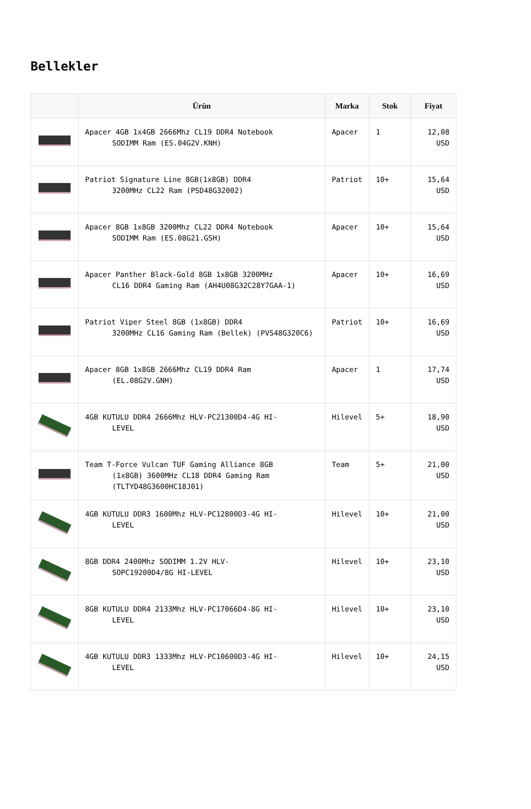Bellekler
| | Ürün | Marka | Stok | Fiyat |
| --- | --- | --- | --- | --- |
| | Apacer 4GB 1x4GB 2666Mhz CL19 DDR4 Notebook SODIMM Ram (ES.04G2V.KNH) | Apacer | 1 | 12,08 USD |
| | Patriot Signature Line 8GB(1x8GB) DDR4 3200MHz CL22 Ram (PSD48G32002) | Patriot | 10+ | 15,64 USD |
| | Apacer 8GB 1x8GB 3200Mhz CL22 DDR4 Notebook SODIMM Ram (ES.08G21.GSH) | Apacer | 10+ | 15,64 USD |
| | Apacer Panther Black-Gold 8GB 1x8GB 3200MHz CL16 DDR4 Gaming Ram (AH4U08G32C28Y7GAA-1) | Apacer | 10+ | 16,69 USD |
| | Patriot Viper Steel 8GB (1x8GB) DDR4 3200MHz CL16 Gaming Ram (Bellek) (PVS48G320C6) | Patriot | 10+ | 16,69 USD |
| | Apacer 8GB 1x8GB 2666Mhz CL19 DDR4 Ram (EL.08G2V.GNH) | Apacer | 1 | 17,74 USD |
| | 4GB KUTULU DDR4 2666Mhz HLV-PC21300D4-4G HI- LEVEL | Hilevel | 5+ | 18,90 USD |
| | Team T-Force Vulcan TUF Gaming Alliance 8GB (1x8GB) 3600MHz CL18 DDR4 Gaming Ram (TLTYD48G3600HC18J01) | Team | 5+ | 21,00 USD |
| | 4GB KUTULU DDR3 1600Mhz HLV-PC12800D3-4G HI- LEVEL | Hilevel | 10+ | 21,00 USD |
| | 8GB DDR4 2400Mhz SODIMM 1.2V HLV- SOPC19200D4/8G HI-LEVEL | Hilevel | 10+ | 23,10 USD |
| | 8GB KUTULU DDR4 2133Mhz HLV-PC17066D4-8G HI- LEVEL | Hilevel | 10+ | 23,10 USD |
| | 4GB KUTULU DDR3 1333Mhz HLV-PC10600D3-4G HI- LEVEL | Hilevel | 10+ | 24,15 USD |